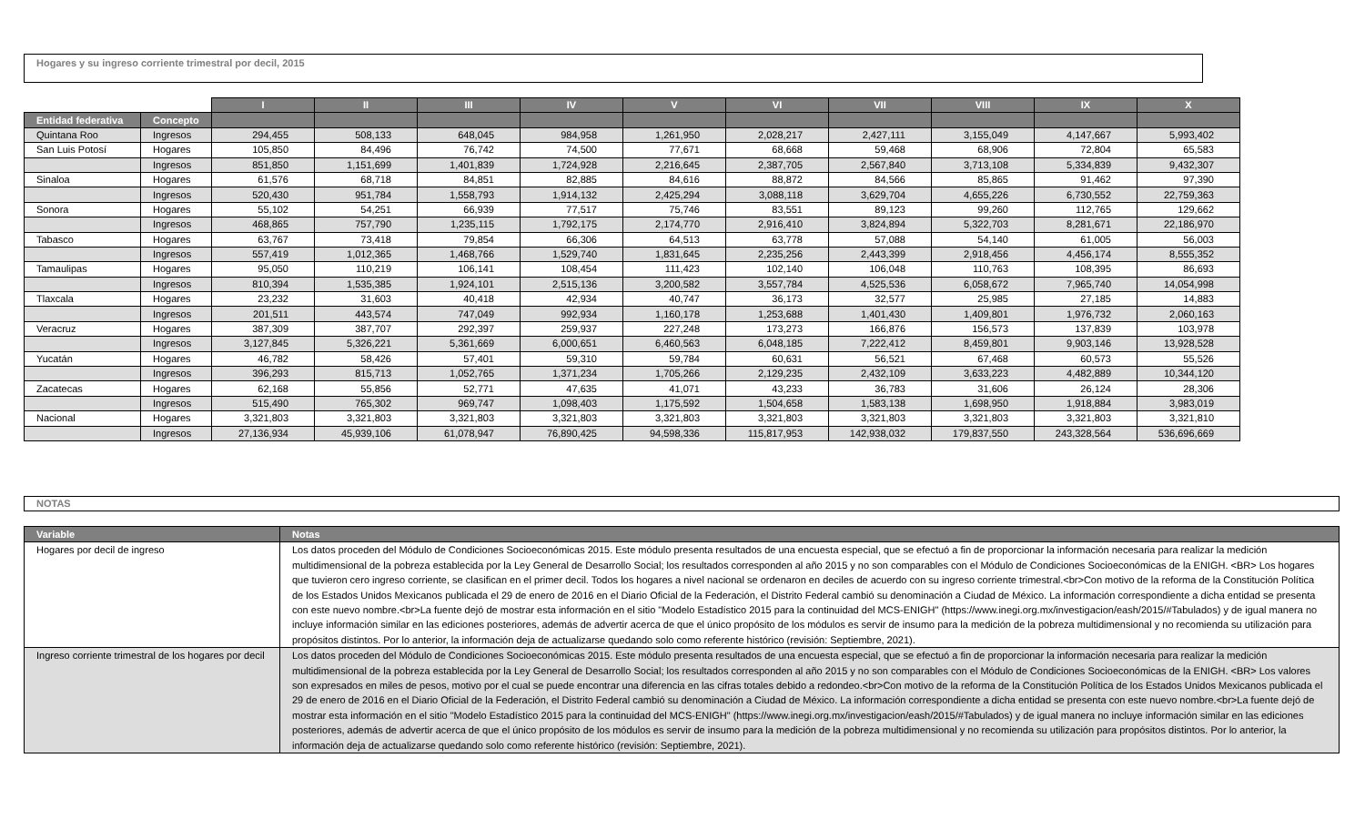Hogares y su ingreso corriente trimestral por decil, 2015
| | | I | II | III | IV | V | VI | VII | VIII | IX | X |
| Entidad federativa | Concepto | | | | | | | | | | |
| Quintana Roo | Ingresos | 294,455 | 508,133 | 648,045 | 984,958 | 1,261,950 | 2,028,217 | 2,427,111 | 3,155,049 | 4,147,667 | 5,993,402 |
| San Luis Potosí | Hogares | 105,850 | 84,496 | 76,742 | 74,500 | 77,671 | 68,668 | 59,468 | 68,906 | 72,804 | 65,583 |
| | Ingresos | 851,850 | 1,151,699 | 1,401,839 | 1,724,928 | 2,216,645 | 2,387,705 | 2,567,840 | 3,713,108 | 5,334,839 | 9,432,307 |
| Sinaloa | Hogares | 61,576 | 68,718 | 84,851 | 82,885 | 84,616 | 88,872 | 84,566 | 85,865 | 91,462 | 97,390 |
| | Ingresos | 520,430 | 951,784 | 1,558,793 | 1,914,132 | 2,425,294 | 3,088,118 | 3,629,704 | 4,655,226 | 6,730,552 | 22,759,363 |
| Sonora | Hogares | 55,102 | 54,251 | 66,939 | 77,517 | 75,746 | 83,551 | 89,123 | 99,260 | 112,765 | 129,662 |
| | Ingresos | 468,865 | 757,790 | 1,235,115 | 1,792,175 | 2,174,770 | 2,916,410 | 3,824,894 | 5,322,703 | 8,281,671 | 22,186,970 |
| Tabasco | Hogares | 63,767 | 73,418 | 79,854 | 66,306 | 64,513 | 63,778 | 57,088 | 54,140 | 61,005 | 56,003 |
| | Ingresos | 557,419 | 1,012,365 | 1,468,766 | 1,529,740 | 1,831,645 | 2,235,256 | 2,443,399 | 2,918,456 | 4,456,174 | 8,555,352 |
| Tamaulipas | Hogares | 95,050 | 110,219 | 106,141 | 108,454 | 111,423 | 102,140 | 106,048 | 110,763 | 108,395 | 86,693 |
| | Ingresos | 810,394 | 1,535,385 | 1,924,101 | 2,515,136 | 3,200,582 | 3,557,784 | 4,525,536 | 6,058,672 | 7,965,740 | 14,054,998 |
| Tlaxcala | Hogares | 23,232 | 31,603 | 40,418 | 42,934 | 40,747 | 36,173 | 32,577 | 25,985 | 27,185 | 14,883 |
| | Ingresos | 201,511 | 443,574 | 747,049 | 992,934 | 1,160,178 | 1,253,688 | 1,401,430 | 1,409,801 | 1,976,732 | 2,060,163 |
| Veracruz | Hogares | 387,309 | 387,707 | 292,397 | 259,937 | 227,248 | 173,273 | 166,876 | 156,573 | 137,839 | 103,978 |
| | Ingresos | 3,127,845 | 5,326,221 | 5,361,669 | 6,000,651 | 6,460,563 | 6,048,185 | 7,222,412 | 8,459,801 | 9,903,146 | 13,928,528 |
| Yucatán | Hogares | 46,782 | 58,426 | 57,401 | 59,310 | 59,784 | 60,631 | 56,521 | 67,468 | 60,573 | 55,526 |
| | Ingresos | 396,293 | 815,713 | 1,052,765 | 1,371,234 | 1,705,266 | 2,129,235 | 2,432,109 | 3,633,223 | 4,482,889 | 10,344,120 |
| Zacatecas | Hogares | 62,168 | 55,856 | 52,771 | 47,635 | 41,071 | 43,233 | 36,783 | 31,606 | 26,124 | 28,306 |
| | Ingresos | 515,490 | 765,302 | 969,747 | 1,098,403 | 1,175,592 | 1,504,658 | 1,583,138 | 1,698,950 | 1,918,884 | 3,983,019 |
| Nacional | Hogares | 3,321,803 | 3,321,803 | 3,321,803 | 3,321,803 | 3,321,803 | 3,321,803 | 3,321,803 | 3,321,803 | 3,321,803 | 3,321,810 |
| | Ingresos | 27,136,934 | 45,939,106 | 61,078,947 | 76,890,425 | 94,598,336 | 115,817,953 | 142,938,032 | 179,837,550 | 243,328,564 | 536,696,669 |
NOTAS
| Variable | Notas |
| --- | --- |
| Hogares por decil de ingreso | Los datos proceden del Módulo de Condiciones Socioeconómicas 2015. Este módulo presenta resultados de una encuesta especial, que se efectuó a fin de proporcionar la información necesaria para realizar la medición multidimensional de la pobreza establecida por la Ley General de Desarrollo Social; los resultados corresponden al año 2015 y no son comparables con el Módulo de Condiciones Socioeconómicas de la ENIGH. <BR> Los hogares que tuvieron cero ingreso corriente, se clasifican en el primer decil. Todos los hogares a nivel nacional se ordenaron en deciles de acuerdo con su ingreso corriente trimestral.<br>Con motivo de la reforma de la Constitución Política de los Estados Unidos Mexicanos publicada el 29 de enero de 2016 en el Diario Oficial de la Federación, el Distrito Federal cambió su denominación a Ciudad de México. La información correspondiente a dicha entidad se presenta con este nuevo nombre.<br>La fuente dejó de mostrar esta información en el sitio "Modelo Estadístico 2015 para la continuidad del MCS-ENIGH" (https://www.inegi.org.mx/investigacion/eash/2015/#Tabulados) y de igual manera no incluye información similar en las ediciones posteriores, además de advertir acerca de que el único propósito de los módulos es servir de insumo para la medición de la pobreza multidimensional y no recomienda su utilización para propósitos distintos. Por lo anterior, la información deja de actualizarse quedando solo como referente histórico (revisión: Septiembre, 2021). |
| Ingreso corriente trimestral de los hogares por decil | Los datos proceden del Módulo de Condiciones Socioeconómicas 2015. Este módulo presenta resultados de una encuesta especial, que se efectuó a fin de proporcionar la información necesaria para realizar la medición multidimensional de la pobreza establecida por la Ley General de Desarrollo Social; los resultados corresponden al año 2015 y no son comparables con el Módulo de Condiciones Socioeconómicas de la ENIGH. <BR> Los valores son expresados en miles de pesos, motivo por el cual se puede encontrar una diferencia en las cifras totales debido a redondeo.<br>Con motivo de la reforma de la Constitución Política de los Estados Unidos Mexicanos publicada el 29 de enero de 2016 en el Diario Oficial de la Federación, el Distrito Federal cambió su denominación a Ciudad de México. La información correspondiente a dicha entidad se presenta con este nuevo nombre.<br>La fuente dejó de mostrar esta información en el sitio "Modelo Estadístico 2015 para la continuidad del MCS-ENIGH" (https://www.inegi.org.mx/investigacion/eash/2015/#Tabulados) y de igual manera no incluye información similar en las ediciones posteriores, además de advertir acerca de que el único propósito de los módulos es servir de insumo para la medición de la pobreza multidimensional y no recomienda su utilización para propósitos distintos. Por lo anterior, la información deja de actualizarse quedando solo como referente histórico (revisión: Septiembre, 2021). |